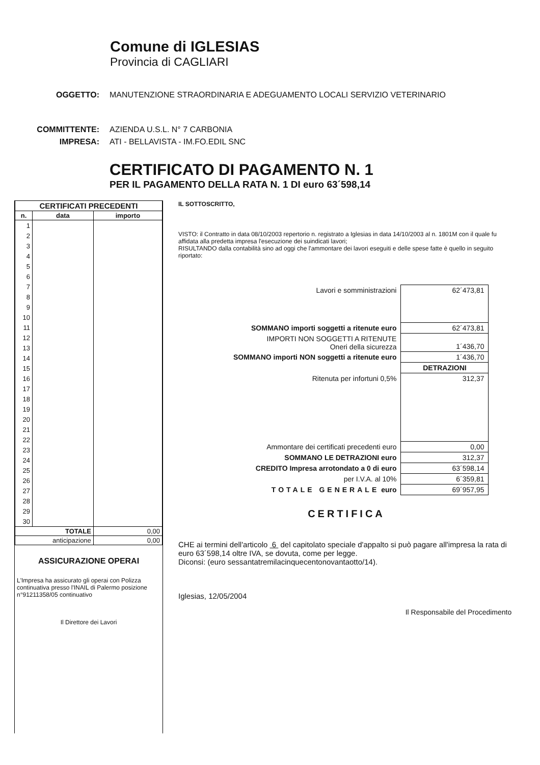Comune di IGLESIAS
Provincia di CAGLIARI
OGGETTO: MANUTENZIONE STRAORDINARIA E ADEGUAMENTO LOCALI SERVIZIO VETERINARIO
COMMITTENTE: AZIENDA U.S.L. N° 7 CARBONIA
IMPRESA: ATI - BELLAVISTA - IM.FO.EDIL SNC
CERTIFICATO DI PAGAMENTO N. 1
PER IL PAGAMENTO DELLA RATA N. 1 DI euro 63´598,14
| CERTIFICATI PRECEDENTI | | |
| --- | --- | --- |
| n. | data | importo |
| 1 | | |
| 2 | | |
| 3 | | |
| 4 | | |
| 5 | | |
| 6 | | |
| 7 | | |
| 8 | | |
| 9 | | |
| 10 | | |
| 11 | | |
| 12 | | |
| 13 | | |
| 14 | | |
| 15 | | |
| 16 | | |
| 17 | | |
| 18 | | |
| 19 | | |
| 20 | | |
| 21 | | |
| 22 | | |
| 23 | | |
| 24 | | |
| 25 | | |
| 26 | | |
| 27 | | |
| 28 | | |
| 29 | | |
| 30 | | |
| TOTALE | | 0,00 |
| anticipazione | | 0,00 |
ASSICURAZIONE OPERAI
L'Impresa ha assicurato gli operai con Polizza continuativa presso l'INAIL di Palermo posizione n°91211358/05 continuativo
Il Direttore dei Lavori
IL SOTTOSCRITTO,
VISTO: il Contratto in data 08/10/2003 repertorio n. registrato a Iglesias in data 14/10/2003 al n. 1801M con il quale fu affidata alla predetta impresa l'esecuzione dei suindicati lavori;
RISULTANDO dalla contabilità sino ad oggi che l'ammontare dei lavori eseguiti e delle spese fatte è quello in seguito riportato:
| Lavori e somministrazioni | 62´473,81 |
| SOMMANO importi soggetti a ritenute euro | 62´473,81 |
| IMPORTI NON SOGGETTI A RITENUTE Oneri della sicurezza | 1´436,70 |
| SOMMANO importi NON soggetti a ritenute euro | 1´436,70 |
| | DETRAZIONI |
| Ritenuta per infortuni 0,5% | 312,37 |
| Ammontare dei certificati precedenti euro | 0,00 |
| SOMMANO LE DETRAZIONI euro | 312,37 |
| CREDITO Impresa arrotondato a 0 di euro | 63´598,14 |
| per I.V.A. al 10% | 6´359,81 |
| TOTALE GENERALE euro | 69´957,95 |
CERTIFICA
CHE ai termini dell'articolo 6 del capitolato speciale d'appalto si può pagare all'impresa la rata di euro 63´598,14 oltre IVA, se dovuta, come per legge.
Diconsi: (euro sessantatremilacinquecentonovantaotto/14).
Iglesias, 12/05/2004
Il Responsabile del Procedimento